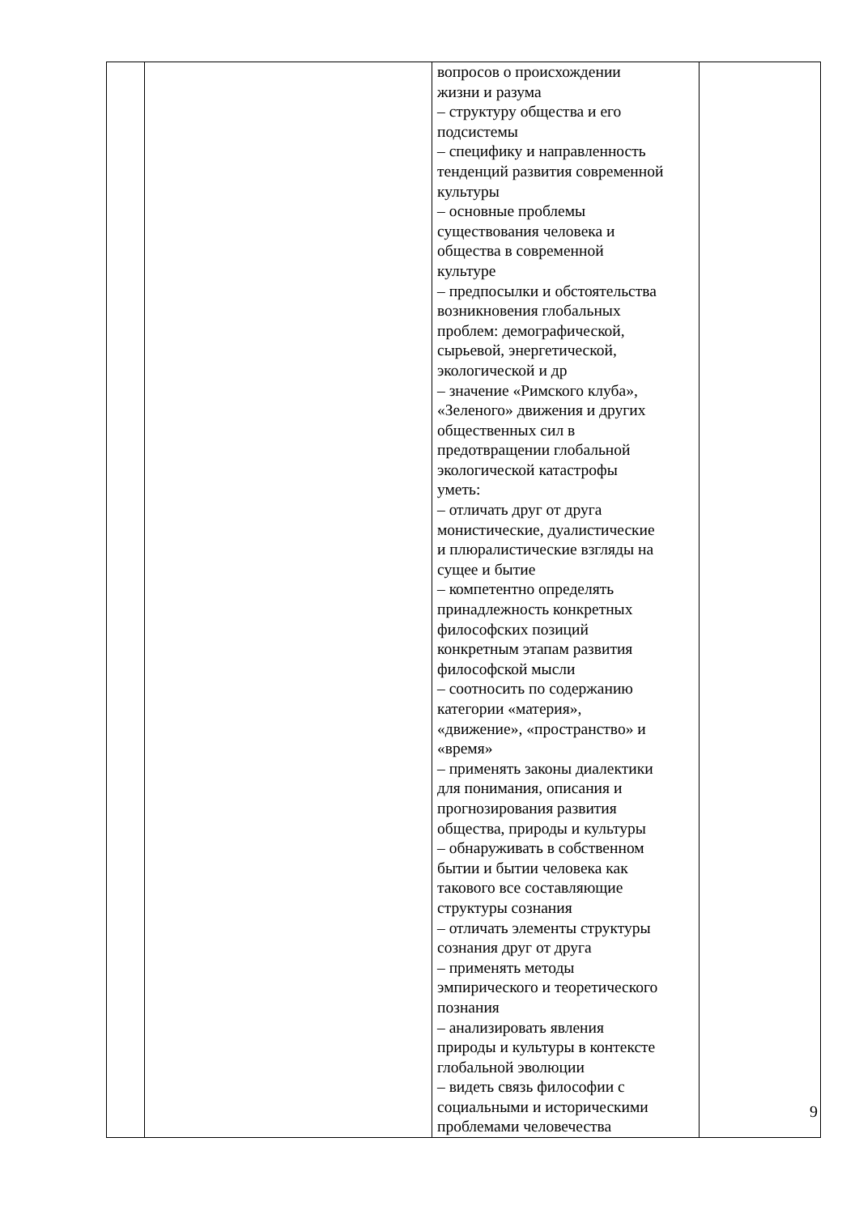| | | вопросов о происхождении жизни и разума – структуру общества и его подсистемы – специфику и направленность тенденций развития современной культуры – основные проблемы существования человека и общества в современной культуре – предпосылки и обстоятельства возникновения глобальных проблем: демографической, сырьевой, энергетической, экологической и др – значение «Римского клуба», «Зеленого» движения и других общественных сил в предотвращении глобальной экологической катастрофы уметь: – отличать друг от друга монистические, дуалистические и плюралистические взгляды на сущее и бытие – компетентно определять принадлежность конкретных философских позиций конкретным этапам развития философской мысли – соотносить по содержанию категории «материя», «движение», «пространство» и «время» – применять законы диалектики для понимания, описания и прогнозирования развития общества, природы и культуры – обнаруживать в собственном бытии и бытии человека как такового все составляющие структуры сознания – отличать элементы структуры сознания друг от друга – применять методы эмпирического и теоретического познания – анализировать явления природы и культуры в контексте глобальной эволюции – видеть связь философии с социальными и историческими проблемами человечества | |
9